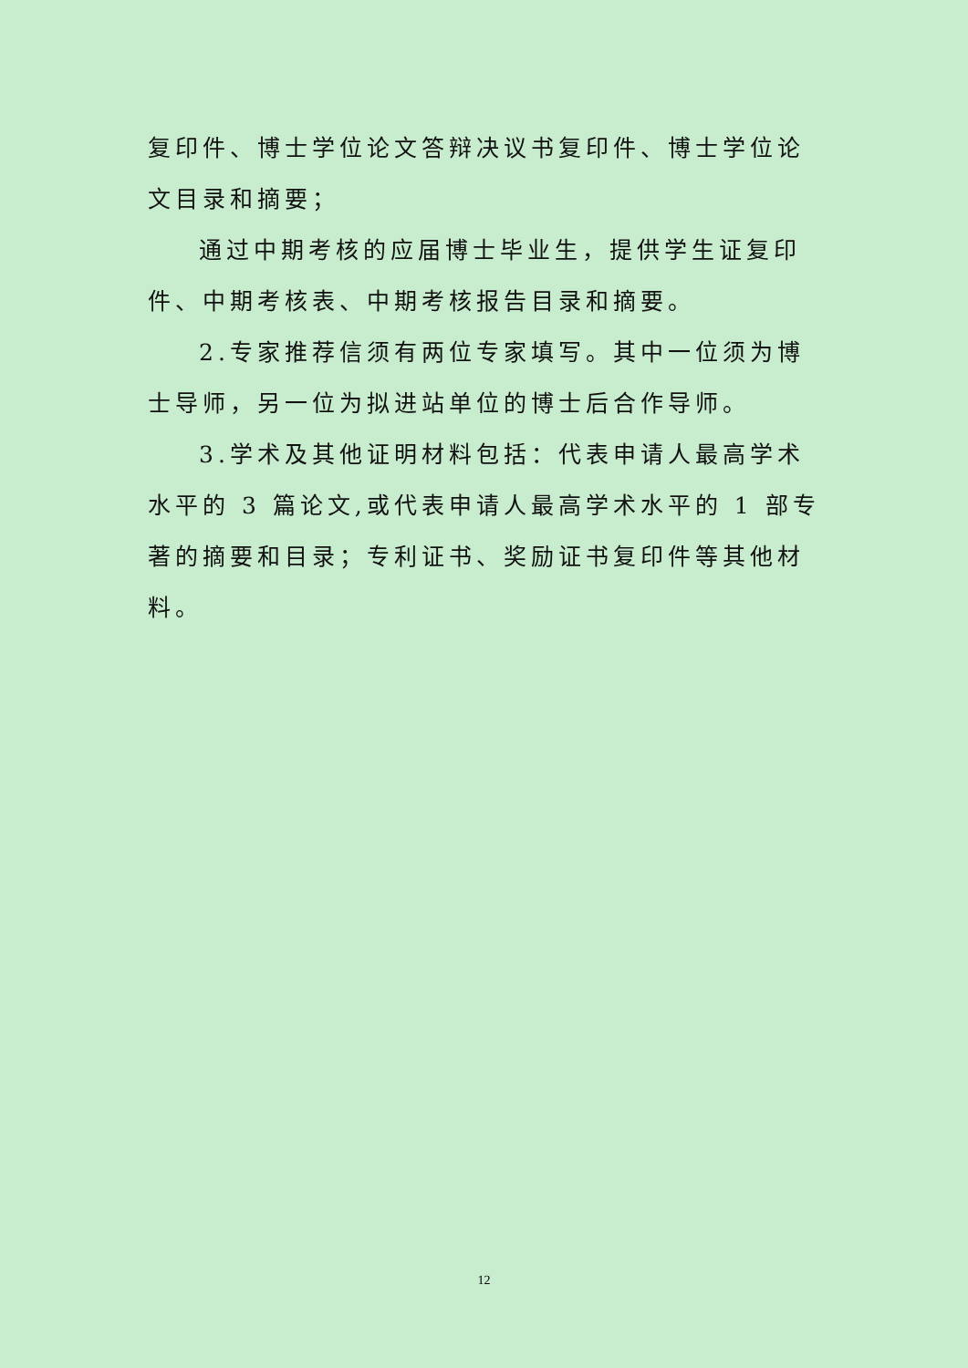复印件、博士学位论文答辩决议书复印件、博士学位论文目录和摘要；
通过中期考核的应届博士毕业生，提供学生证复印件、中期考核表、中期考核报告目录和摘要。
2.专家推荐信须有两位专家填写。其中一位须为博士导师，另一位为拟进站单位的博士后合作导师。
3.学术及其他证明材料包括：代表申请人最高学术水平的 3 篇论文,或代表申请人最高学术水平的 1 部专著的摘要和目录；专利证书、奖励证书复印件等其他材料。
12